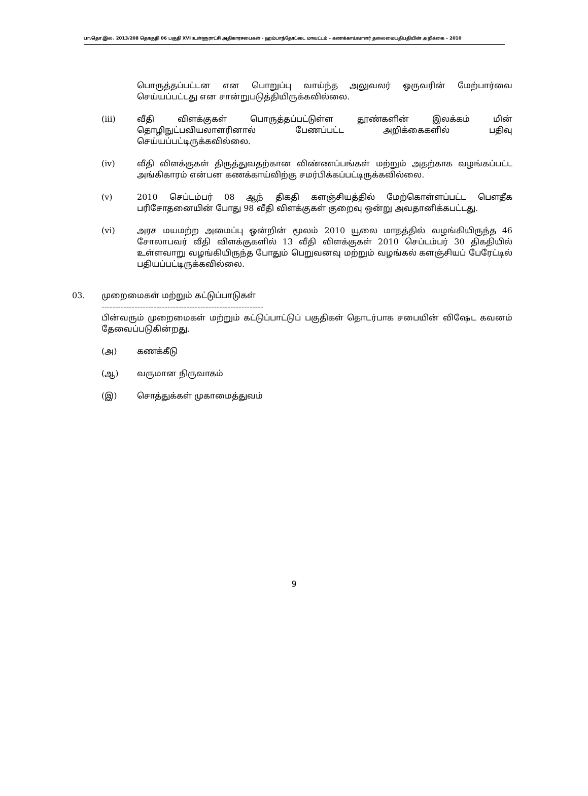பா.தொ.இல. 2013/208 தொகுதி 06 பகுதி XVI உள்ளூராட்சி அதிகாரசபைகள் - ஹம்பாந்தோட்டை மாவட்டம் - கணக்காய்வாளர் தலைமையதிபதியின் அறிக்கை – 2010
பொருத்தப்பட்டன என பொறுப்பு வாய்ந்த அலுவலர் ஒருவரின் மேற்பார்வை செய்யப்பட்டது என சான்றுபடுத்தியிருக்கவில்லை.
(iii) வீதி விளக்குகள் பொருத்தப்பட்டுள்ள தூண்களின் இலக்கம் மின் தொழிநுட்பவியலாளரினால் பேணப்பட்ட அறிக்கைகளில் பதிவு செய்யப்பட்டிருக்கவில்லை.
(iv) வீதி விளக்குகள் திருத்துவதற்கான விண்ணப்பங்கள் மற்றும் அதற்காக வழங்கப்பட்ட அங்கிகாரம் என்பன கணக்காய்விற்கு சமர்பிக்கப்பட்டிருக்கவில்லை.
(v) 2010 செப்டம்பர் 08 ஆந் திகதி களஞ்சியத்தில் மேற்கொள்ளப்பட்ட பௌதீக பரிசோதனையின் போது 98 வீதி விளக்குகள் குறைவு ஒன்று அவதானிக்கபட்டது.
(vi) அரச மயமற்ற அமைப்பு ஒன்றின் மூலம் 2010 யூலை மாதத்தில் வழங்கியிருந்த 46 சோலாபவர் வீதி விளக்குகளில் 13 வீதி விளக்குகள் 2010 செப்டம்பர் 30 திகதியில் உள்ளவாறு வழங்கியிருந்த போதும் பெறுவனவு மற்றும் வழங்கல் களஞ்சியப் பேரேட்டில் பதியப்பட்டிருக்கவில்லை.
03. முறைமைகள் மற்றும் கட்டுப்பாடுகள்
-----------------------------------------------------------
பின்வரும் முறைமைகள் மற்றும் கட்டுப்பாட்டுப் பகுதிகள் தொடர்பாக சபையின் விஷேட கவனம் தேவைப்படுகின்றது.
(அ) கணக்கீடு
(ஆ) வருமான நிருவாகம்
(இ) சொத்துக்கள் முகாமைத்துவம்
9